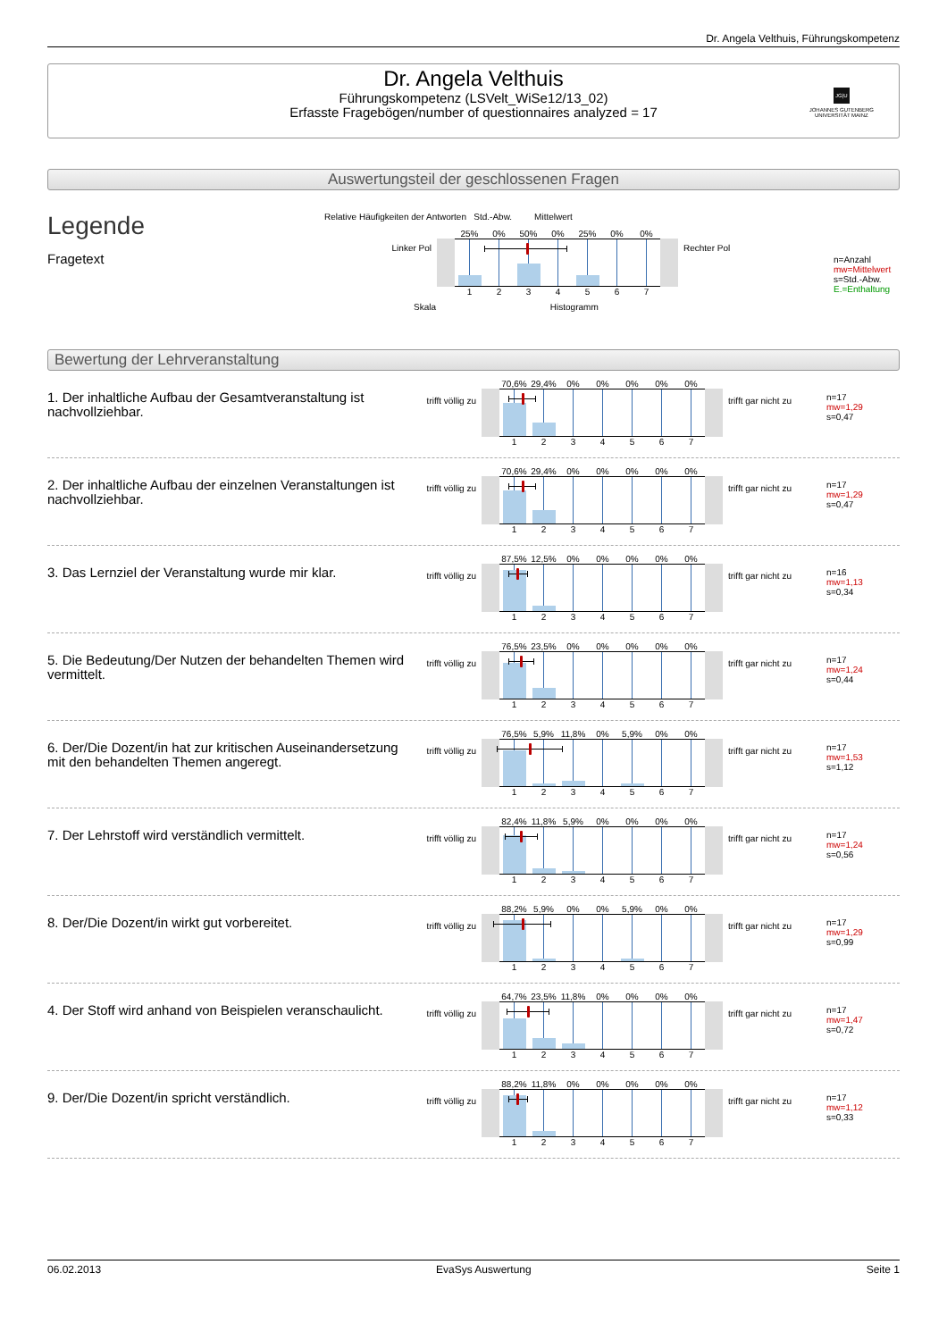Dr. Angela Velthuis, Führungskompetenz
Dr. Angela Velthuis
Führungskompetenz (LSVelt_WiSe12/13_02)
Erfasste Fragebögen/number of questionnaires analyzed = 17
JG|U
JOHANNES GUTENBERG
UNIVERSITÄT MAINZ
Auswertungsteil der geschlossenen Fragen
Legende
Fragetext
Relative Häufigkeiten der Antworten Std.-Abw. Mittelwert
Linker Pol
25% 0% 50% 0% 25% 0% 0%
1 2 3 4 5 6 7
Rechter Pol
Skala Histogramm
n=Anzahl
mw=Mittelwert
s=Std.-Abw.
E.=Enthaltung
Bewertung der Lehrveranstaltung
1. Der inhaltliche Aufbau der Gesamtveranstaltung ist nachvollziehbar.
trifft völlig zu
70,6% 29,4% 0% 0% 0% 0% 0%
1 2 3 4 5 6 7
trifft gar nicht zu
n=17
mw=1,29
s=0,47
2. Der inhaltliche Aufbau der einzelnen Veranstaltungen ist nachvollziehbar.
trifft völlig zu
70,6% 29,4% 0% 0% 0% 0% 0%
1 2 3 4 5 6 7
trifft gar nicht zu
n=17
mw=1,29
s=0,47
3. Das Lernziel der Veranstaltung wurde mir klar.
trifft völlig zu
87,5% 12,5% 0% 0% 0% 0% 0%
1 2 3 4 5 6 7
trifft gar nicht zu
n=16
mw=1,13
s=0,34
5. Die Bedeutung/Der Nutzen der behandelten Themen wird vermittelt.
trifft völlig zu
76,5% 23,5% 0% 0% 0% 0% 0%
1 2 3 4 5 6 7
trifft gar nicht zu
n=17
mw=1,24
s=0,44
6. Der/Die Dozent/in hat zur kritischen Auseinandersetzung mit den behandelten Themen angeregt.
trifft völlig zu
76,5% 5,9% 11,8% 0% 5,9% 0% 0%
1 2 3 4 5 6 7
trifft gar nicht zu
n=17
mw=1,53
s=1,12
7. Der Lehrstoff wird verständlich vermittelt.
trifft völlig zu
82,4% 11,8% 5,9% 0% 0% 0% 0%
1 2 3 4 5 6 7
trifft gar nicht zu
n=17
mw=1,24
s=0,56
8. Der/Die Dozent/in wirkt gut vorbereitet.
trifft völlig zu
88,2% 5,9% 0% 0% 5,9% 0% 0%
1 2 3 4 5 6 7
trifft gar nicht zu
n=17
mw=1,29
s=0,99
4. Der Stoff wird anhand von Beispielen veranschaulicht.
trifft völlig zu
64,7% 23,5% 11,8% 0% 0% 0% 0%
1 2 3 4 5 6 7
trifft gar nicht zu
n=17
mw=1,47
s=0,72
9. Der/Die Dozent/in spricht verständlich.
trifft völlig zu
88,2% 11,8% 0% 0% 0% 0% 0%
1 2 3 4 5 6 7
trifft gar nicht zu
n=17
mw=1,12
s=0,33
06.02.2013 EvaSys Auswertung Seite 1